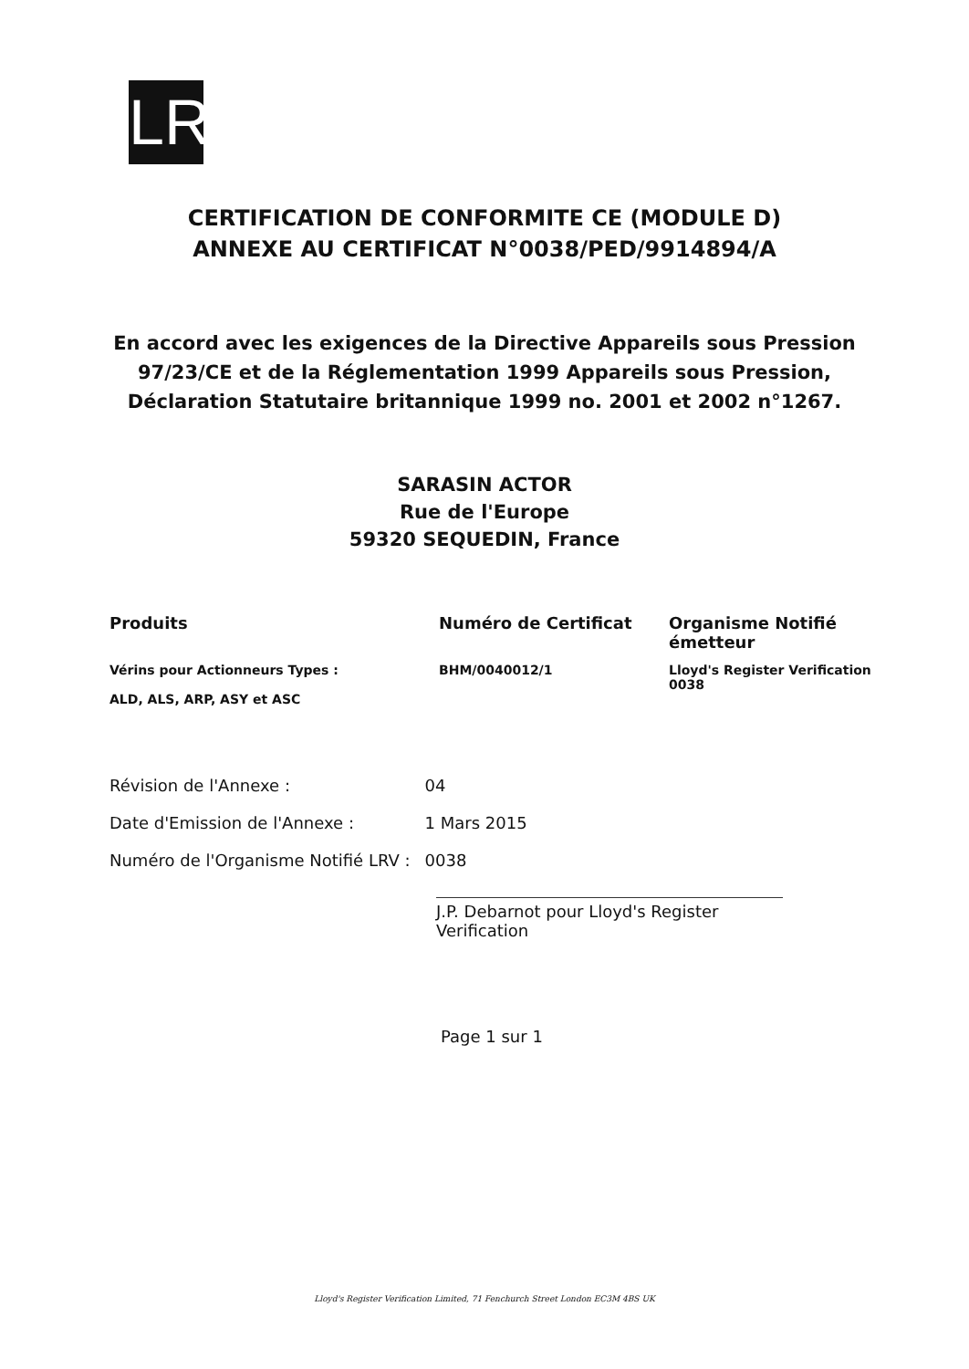LR
CERTIFICATION DE CONFORMITE CE (MODULE D)
ANNEXE AU CERTIFICAT N°0038/PED/9914894/A
En accord avec les exigences de la Directive Appareils sous Pression
97/23/CE et de la Réglementation 1999 Appareils sous Pression,
Déclaration Statutaire britannique 1999 no. 2001 et 2002 n°1267.
SARASIN ACTOR
Rue de l'Europe
59320 SEQUEDIN, France
| Produits | Numéro de Certificat | Organisme Notifié émetteur |
| --- | --- | --- |
| Vérins pour Actionneurs Types : ALD, ALS, ARP, ASY et ASC | BHM/0040012/1 | Lloyd's Register Verification 0038 |
| Révision de l'Annexe : | 04 |
| Date d'Emission de l'Annexe : | 1 Mars 2015 |
| Numéro de l'Organisme Notifié LRV : | 0038 |
J.P. Debarnot pour Lloyd's Register Verification
Page 1 sur 1
Lloyd's Register Verification Limited, 71 Fenchurch Street London EC3M 4BS UK